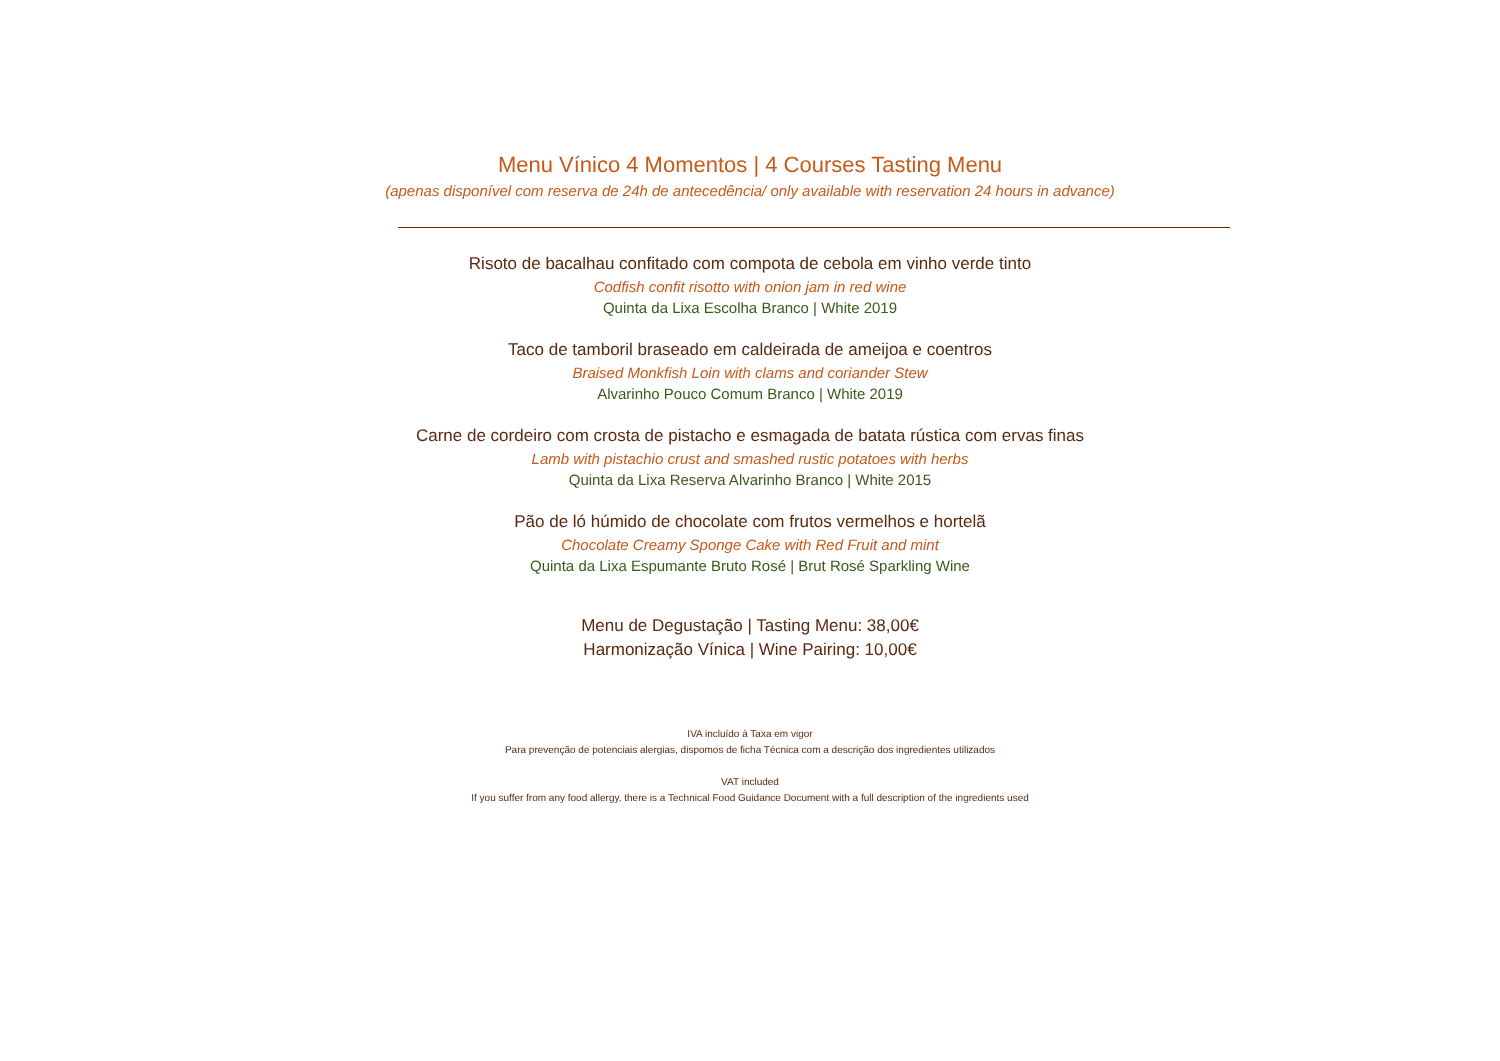Menu Vínico 4 Momentos | 4 Courses Tasting Menu
(apenas disponível com reserva de 24h de antecedência/ only available with reservation 24 hours in advance)
Risoto de bacalhau confitado com compota de cebola em vinho verde tinto
Codfish confit risotto with onion jam in red wine
Quinta da Lixa Escolha Branco | White 2019
Taco de tamboril braseado em caldeirada de ameijoa e coentros
Braised Monkfish Loin with clams and coriander Stew
Alvarinho Pouco Comum Branco | White 2019
Carne de cordeiro com crosta de pistacho e esmagada de batata rústica com ervas finas
Lamb with pistachio crust and smashed rustic potatoes with herbs
Quinta da Lixa Reserva Alvarinho Branco | White 2015
Pão de ló húmido de chocolate com frutos vermelhos e hortelã
Chocolate Creamy Sponge Cake with Red Fruit and mint
Quinta da Lixa Espumante Bruto Rosé | Brut Rosé Sparkling Wine
Menu de Degustação | Tasting Menu: 38,00€
Harmonização Vínica | Wine Pairing: 10,00€
IVA incluído à Taxa em vigor
Para prevenção de potenciais alergias, dispomos de ficha Técnica com a descrição dos ingredientes utilizados
VAT included
If you suffer from any food allergy, there is a Technical Food Guidance Document with a full description of the ingredients used